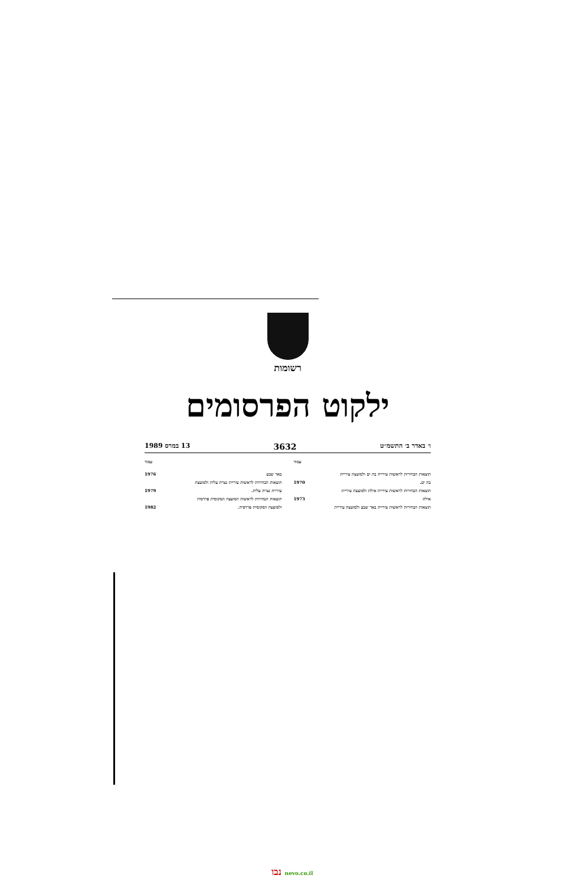רשומות
ילקוט הפרסומים
ו׳ באדר ב׳ התשמ״ט 3632 13 במרס 1989
עמוד
תוצאות הבחירות לראשות עיריית בת ים ולמועצת עיריית
בת ים. 1970
תוצאות הבחירות לראשות עיריית אילת ולמועצת עיריית
אילת 1973
תוצאות הבחירות לראשות עיריית באר שבע ולמועצת עיריית
עמוד
באר שבע 1976
תוצאות הבחירות לראשות עיריית נצרת עלית ולמועצת
עיריית נצרת עלית. 1979
תוצאות הבחירות לראשות המועצה המקומית פרדסיה
ולמועצה המקומית פרדסיה. 1982
נבו nevo.co.il